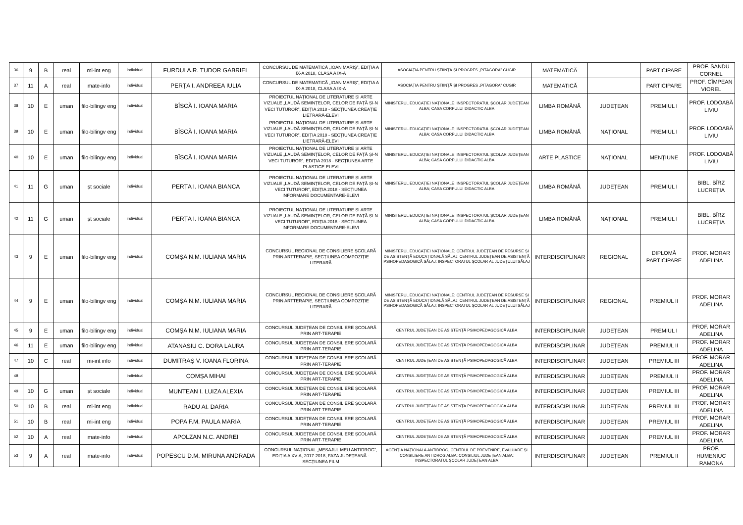| 36 | 9 | B | real | mi-int eng | individual | FURDUI A.R. TUDOR GABRIEL | CONCURSUL DE MATEMATICĂ „IOAN MARIȘ”, EDIȚIA A IX-A 2018, CLASA A IX-A | ASOCIAȚIA PENTRU ȘTIINȚĂ ȘI PROGRES „PITAGORA” CUGIR | MATEMATICĂ | | PARTICIPARE | PROF. SANDU CORNEL |
| 37 | 11 | A | real | mate-info | individual | PERȚA I. ANDREEA IULIA | CONCURSUL DE MATEMATICĂ „IOAN MARIȘ”, EDIȚIA A IX-A 2018, CLASA A IX-A | ASOCIAȚIA PENTRU ȘTIINȚĂ ȘI PROGRES „PITAGORA” CUGIR | MATEMATICĂ | | PARTICIPARE | PROF. CÎMPEAN VIOREL |
| 38 | 10 | E | uman | filo-bilingv eng | individual | BÎSCĂ I. IOANA MARIA | PROIECTUL NAȚIONAL DE LITERATURE ȘI ARTE VIZUALE „LAUDĂ SEMINȚELOR, CELOR DE FAȚĂ ȘI-N VECI TUTUROR”, EDIȚIA 2018 - SECȚIUNEA CREAȚIE LIETRARĂ-ELEVI | MINISTERUL EDUCAȚIEI NAȚIONALE; INSPECTORATUL ȘCOLAR JUDEȚEAN ALBA; CASA CORPULUI DIDACTIC ALBA | LIMBA ROMÂNĂ | JUDEȚEAN | PREMIUL I | PROF. LODOABĂ LIVIU |
| 39 | 10 | E | uman | filo-bilingv eng | individual | BÎSCĂ I. IOANA MARIA | PROIECTUL NAȚIONAL DE LITERATURE ȘI ARTE VIZUALE „LAUDĂ SEMINȚELOR, CELOR DE FAȚĂ ȘI-N VECI TUTUROR”, EDIȚIA 2018 - SECȚIUNEA CREAȚIE LIETRARĂ-ELEVI | MINISTERUL EDUCAȚIEI NAȚIONALE; INSPECTORATUL ȘCOLAR JUDEȚEAN ALBA; CASA CORPULUI DIDACTIC ALBA | LIMBA ROMÂNĂ | NAȚIONAL | PREMIUL I | PROF. LODOABĂ LIVIU |
| 40 | 10 | E | uman | filo-bilingv eng | individual | BÎSCĂ I. IOANA MARIA | PROIECTUL NAȚIONAL DE LITERATURE ȘI ARTE VIZUALE „LAUDĂ SEMINȚELOR, CELOR DE FAȚĂ ȘI-N VECI TUTUROR”, EDIȚIA 2018 - SECȚIUNEA ARTE PLASTICE-ELEVI | MINISTERUL EDUCAȚIEI NAȚIONALE; INSPECTORATUL ȘCOLAR JUDEȚEAN ALBA; CASA CORPULUI DIDACTIC ALBA | ARTE PLASTICE | NAȚIONAL | MENȚIUNE | PROF. LODOABĂ LIVIU |
| 41 | 11 | G | uman | șt sociale | individual | PERȚA I. IOANA BIANCA | PROIECTUL NAȚIONAL DE LITERATURE ȘI ARTE VIZUALE „LAUDĂ SEMINȚELOR, CELOR DE FAȚĂ ȘI-N VECI TUTUROR”, EDIȚIA 2018 - SECȚIUNEA INFORMARE DOCUMENTARE-ELEVI | MINISTERUL EDUCAȚIEI NAȚIONALE; INSPECTORATUL ȘCOLAR JUDEȚEAN ALBA; CASA CORPULUI DIDACTIC ALBA | LIMBA ROMÂNĂ | JUDEȚEAN | PREMIUL I | BIBL. BÎRZ LUCREȚIA |
| 42 | 11 | G | uman | șt sociale | individual | PERȚA I. IOANA BIANCA | PROIECTUL NAȚIONAL DE LITERATURE ȘI ARTE VIZUALE „LAUDĂ SEMINȚELOR, CELOR DE FAȚĂ ȘI-N VECI TUTUROR”, EDIȚIA 2018 - SECȚIUNEA INFORMARE DOCUMENTARE-ELEVI | MINISTERUL EDUCAȚIEI NAȚIONALE; INSPECTORATUL ȘCOLAR JUDEȚEAN ALBA; CASA CORPULUI DIDACTIC ALBA | LIMBA ROMÂNĂ | NAȚIONAL | PREMIUL I | BIBL. BÎRZ LUCREȚIA |
| 43 | 9 | E | uman | filo-bilingv eng | individual | COMȘA N.M. IULIANA MARIA | CONCURSUL REGIONAL DE CONSILIERE ȘCOLARĂ PRIN ARTTERAPIE, SECȚIUNEA COMPOZIȚIE LITERARĂ | MINISTERUL EDUCAȚIEI NAȚIONALE; CENTRUL JUDEȚEAN DE RESURSE ȘI DE ASISTENȚĂ EDUCAȚIONALĂ SĂLAJ; CENTRUL JUDEȚEAN DE ASISTENȚĂ PSIHOPEDAGOGICĂ SĂLAJ; INSPECTORATUL ȘCOLAR AL JUDEȚULUI SĂLAJ | INTERDISCIPLINAR | REGIONAL | DIPLOMĂ PARTICIPARE | PROF. MORAR ADELINA |
| 44 | 9 | E | uman | filo-bilingv eng | individual | COMȘA N.M. IULIANA MARIA | CONCURSUL REGIONAL DE CONSILIERE ȘCOLARĂ PRIN ARTTERAPIE, SECȚIUNEA COMPOZIȚIE LITERARĂ | MINISTERUL EDUCAȚIEI NAȚIONALE; CENTRUL JUDEȚEAN DE RESURSE ȘI DE ASISTENȚĂ EDUCAȚIONALĂ SĂLAJ; CENTRUL JUDEȚEAN DE ASISTENȚĂ PSIHOPEDAGOGICĂ SĂLAJ; INSPECTORATUL ȘCOLAR AL JUDEȚULUI SĂLAJ | INTERDISCIPLINAR | REGIONAL | PREMIUL II | PROF. MORAR ADELINA |
| 45 | 9 | E | uman | filo-bilingv eng | individual | COMȘA N.M. IULIANA MARIA | CONCURSUL JUDEȚEAN DE CONSILIERE ȘCOLARĂ PRIN ART-TERAPIE | CENTRUL JUDEȚEAN DE ASISTENȚĂ PSIHOPEDAGOGICĂ ALBA | INTERDISCIPLINAR | JUDEȚEAN | PREMIUL I | PROF. MORAR ADELINA |
| 46 | 11 | E | uman | filo-bilingv eng | individual | ATANASIU C. DORA LAURA | CONCURSUL JUDEȚEAN DE CONSILIERE ȘCOLARĂ PRIN ART-TERAPIE | CENTRUL JUDEȚEAN DE ASISTENȚĂ PSIHOPEDAGOGICĂ ALBA | INTERDISCIPLINAR | JUDEȚEAN | PREMIUL II | PROF. MORAR ADELINA |
| 47 | 10 | C | real | mi-int info | individual | DUMITRAȘ V. IOANA FLORINA | CONCURSUL JUDEȚEAN DE CONSILIERE ȘCOLARĂ PRIN ART-TERAPIE | CENTRUL JUDEȚEAN DE ASISTENȚĂ PSIHOPEDAGOGICĂ ALBA | INTERDISCIPLINAR | JUDEȚEAN | PREMIUL III | PROF. MORAR ADELINA |
| 48 | | | | | individual | COMȘA MIHAI | CONCURSUL JUDEȚEAN DE CONSILIERE ȘCOLARĂ PRIN ART-TERAPIE | CENTRUL JUDEȚEAN DE ASISTENȚĂ PSIHOPEDAGOGICĂ ALBA | INTERDISCIPLINAR | JUDEȚEAN | PREMIUL II | PROF. MORAR ADELINA |
| 49 | 10 | G | uman | șt sociale | individual | MUNTEAN I. LUIZA ALEXIA | CONCURSUL JUDEȚEAN DE CONSILIERE ȘCOLARĂ PRIN ART-TERAPIE | CENTRUL JUDEȚEAN DE ASISTENȚĂ PSIHOPEDAGOGICĂ ALBA | INTERDISCIPLINAR | JUDEȚEAN | PREMIUL III | PROF. MORAR ADELINA |
| 50 | 10 | B | real | mi-int eng | individual | RADU AI. DARIA | CONCURSUL JUDEȚEAN DE CONSILIERE ȘCOLARĂ PRIN ART-TERAPIE | CENTRUL JUDEȚEAN DE ASISTENȚĂ PSIHOPEDAGOGICĂ ALBA | INTERDISCIPLINAR | JUDEȚEAN | PREMIUL III | PROF. MORAR ADELINA |
| 51 | 10 | B | real | mi-int eng | individual | POPA F.M. PAULA MARIA | CONCURSUL JUDEȚEAN DE CONSILIERE ȘCOLARĂ PRIN ART-TERAPIE | CENTRUL JUDEȚEAN DE ASISTENȚĂ PSIHOPEDAGOGICĂ ALBA | INTERDISCIPLINAR | JUDEȚEAN | PREMIUL III | PROF. MORAR ADELINA |
| 52 | 10 | A | real | mate-info | individual | APOLZAN N.C. ANDREI | CONCURSUL JUDEȚEAN DE CONSILIERE ȘCOLARĂ PRIN ART-TERAPIE | CENTRUL JUDEȚEAN DE ASISTENȚĂ PSIHOPEDAGOGICĂ ALBA | INTERDISCIPLINAR | JUDEȚEAN | PREMIUL III | PROF. MORAR ADELINA |
| 53 | 9 | A | real | mate-info | individual | POPESCU D.M. MIRUNA ANDRADA | CONCURSUL NAȚIONAL „MESAJUL MEU ANTIDROG”, EDIȚIA A XV-A, 2017-2018, FAZA JUDEȚEANĂ - SECȚIUNEA FILM | AGENȚIA NAȚIONALĂ ANTIDROG, CENTRUL DE PREVENIRE, EVALUARE ȘI CONSILIERE ANTIDROG ALBA; CONSILIUL JUDEȚEAN ALBA; INSPECTORATUL ȘCOLAR JUDEȚEAN ALBA | INTERDISCIPLINAR | JUDEȚEAN | PREMIUL II | PROF. HUMENIUC RAMONA |